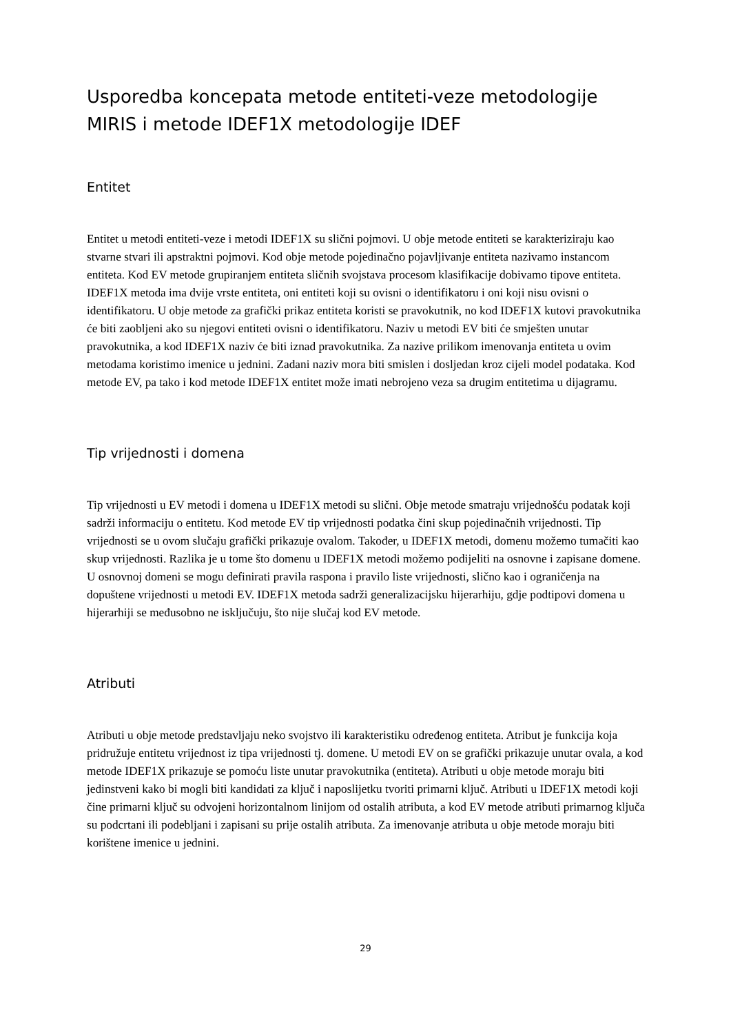Usporedba koncepata metode entiteti-veze metodologije MIRIS i metode IDEF1X metodologije IDEF
Entitet
Entitet u metodi entiteti-veze i metodi IDEF1X su slični pojmovi. U obje metode entiteti se karakteriziraju kao stvarne stvari ili apstraktni pojmovi. Kod obje metode pojedinačno pojavljivanje entiteta nazivamo instancom entiteta. Kod EV metode grupiranjem entiteta sličnih svojstava procesom klasifikacije dobivamo tipove entiteta. IDEF1X metoda ima dvije vrste entiteta, oni entiteti koji su ovisni o identifikatoru i oni koji nisu ovisni o identifikatoru. U obje metode za grafički prikaz entiteta koristi se pravokutnik, no kod IDEF1X kutovi pravokutnika će biti zaobljeni ako su njegovi entiteti ovisni o identifikatoru. Naziv u metodi EV biti će smješten unutar pravokutnika, a kod IDEF1X naziv će biti iznad pravokutnika. Za nazive prilikom imenovanja entiteta u ovim metodama koristimo imenice u jednini. Zadani naziv mora biti smislen i dosljedan kroz cijeli model podataka. Kod metode EV, pa tako i kod metode IDEF1X entitet može imati nebrojeno veza sa drugim entitetima u dijagramu.
Tip vrijednosti i domena
Tip vrijednosti u EV metodi i domena u IDEF1X metodi su slični. Obje metode smatraju vrijednošću podatak koji sadrži informaciju o entitetu. Kod metode EV tip vrijednosti podatka čini skup pojedinačnih vrijednosti. Tip vrijednosti se u ovom slučaju grafički prikazuje ovalom. Također, u IDEF1X metodi, domenu možemo tumačiti kao skup vrijednosti. Razlika je u tome što domenu u IDEF1X metodi možemo podijeliti na osnovne i zapisane domene. U osnovnoj domeni se mogu definirati pravila raspona i pravilo liste vrijednosti, slično kao i ograničenja na dopuštene vrijednosti u metodi EV. IDEF1X metoda sadrži generalizacijsku hijerarhiju, gdje podtipovi domena u hijerarhiji se međusobno ne isključuju, što nije slučaj kod EV metode.
Atributi
Atributi u obje metode predstavljaju neko svojstvo ili karakteristiku određenog entiteta. Atribut je funkcija koja pridružuje entitetu vrijednost iz tipa vrijednosti tj. domene. U metodi EV on se grafički prikazuje unutar ovala, a kod metode IDEF1X prikazuje se pomoću liste unutar pravokutnika (entiteta). Atributi u obje metode moraju biti jedinstveni kako bi mogli biti kandidati za ključ i naposlijetku tvoriti primarni ključ. Atributi u IDEF1X metodi koji čine primarni ključ su odvojeni horizontalnom linijom od ostalih atributa, a kod EV metode atributi primarnog ključa su podcrtani ili podebljani i zapisani su prije ostalih atributa. Za imenovanje atributa u obje metode moraju biti korištene imenice u jednini.
29